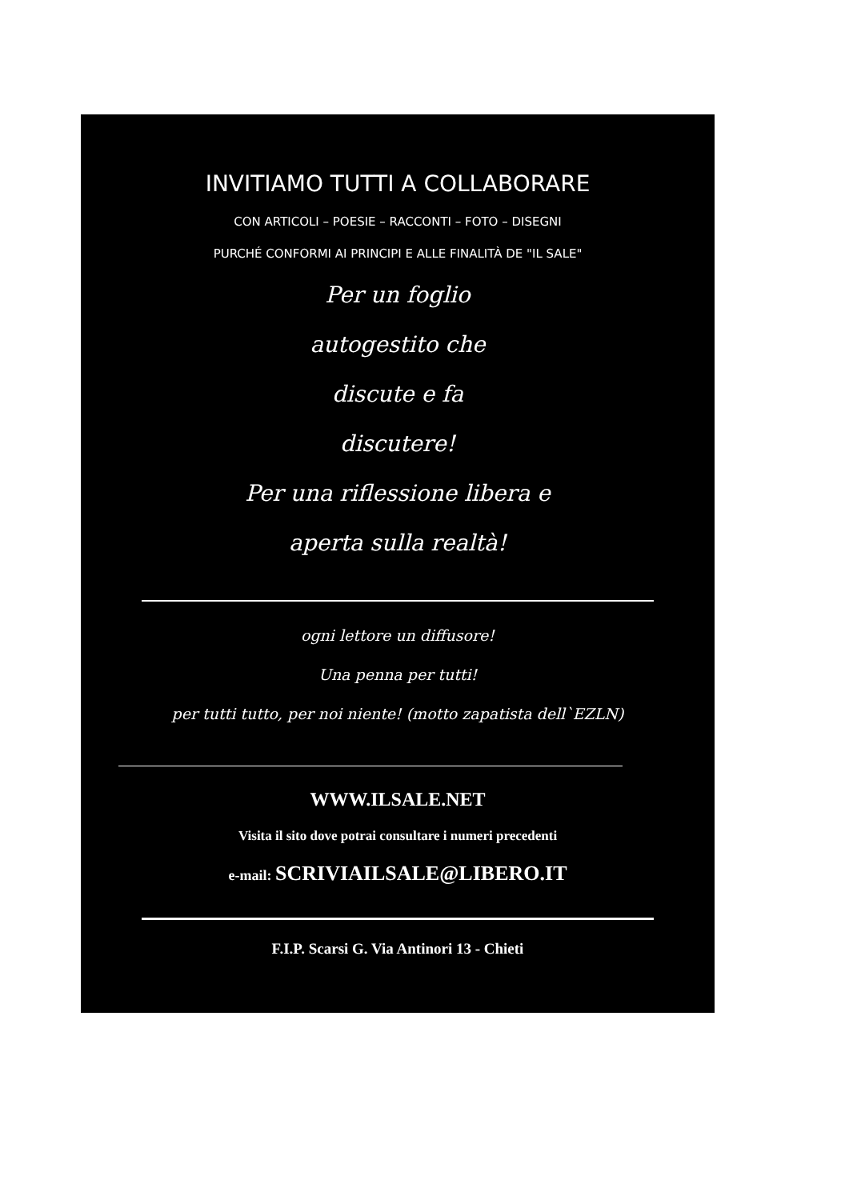INVITIAMO TUTTI A COLLABORARE
CON ARTICOLI – POESIE – RACCONTI – FOTO – DISEGNI
PURCHÉ CONFORMI AI PRINCIPI E ALLE FINALITÀ DE "IL SALE"
Per un foglio
autogestito che
discute e fa
discutere!
Per una riflessione libera e
aperta sulla realtà!
ogni lettore un diffusore!
Una penna per tutti!
per tutti tutto, per noi niente! (motto zapatista dell`EZLN)
WWW.ILSALE.NET
Visita il sito dove potrai consultare i numeri precedenti
e-mail: SCRIVIAILSALE@LIBERO.IT
F.I.P. Scarsi G. Via Antinori 13 - Chieti